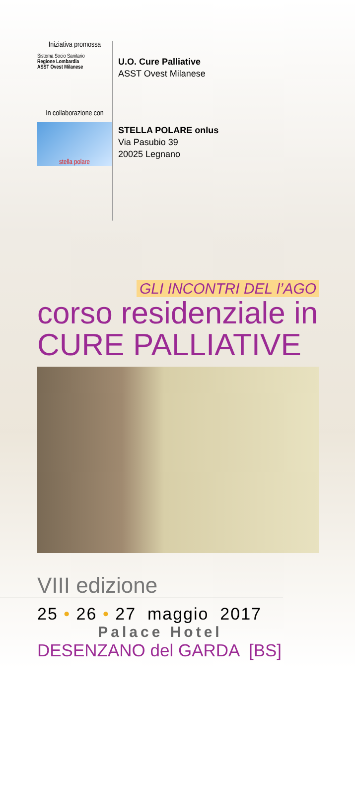Iniziativa promossa
Sistema Socio Sanitario
Regione Lombardia
ASST Ovest Milanese
U.O. Cure Palliative
ASST Ovest Milanese
In collaborazione con
stella polare
STELLA POLARE onlus
Via Pasubio 39
20025 Legnano
GLI INCONTRI DEL l’AGO
corso residenziale in
CURE PALLIATIVE
VIII edizione
25 • 26 • 27 maggio 2017
Palace Hotel
DESENZANO del GARDA [BS]